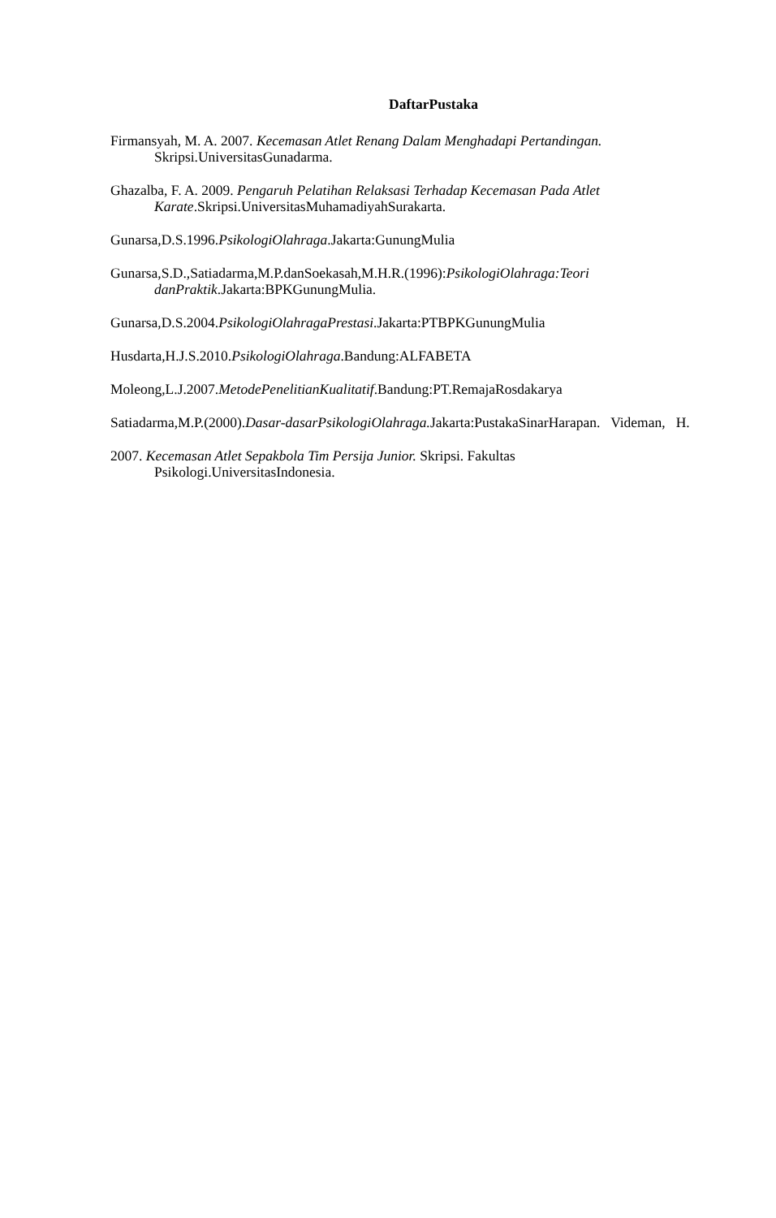DaftarPustaka
Firmansyah, M. A. 2007. Kecemasan Atlet Renang Dalam Menghadapi Pertandingan.
Skripsi.UniversitasGunadarma.
Ghazalba, F. A. 2009. Pengaruh Pelatihan Relaksasi Terhadap Kecemasan Pada Atlet
Karate.Skripsi.UniversitasMuhamadiyahSurakarta.
Gunarsa,D.S.1996.PsikologiOlahraga.Jakarta:GunungMulia
Gunarsa,S.D.,Satiadarma,M.P.danSoekasah,M.H.R.(1996):PsikologiOlahraga:Teori
danPraktik.Jakarta:BPKGunungMulia.
Gunarsa,D.S.2004.PsikologiOlahragaPrestasi.Jakarta:PTBPKGunungMulia
Husdarta,H.J.S.2010.PsikologiOlahraga.Bandung:ALFABETA
Moleong,L.J.2007.MetodePenelitianKualitatif.Bandung:PT.RemajaRosdakarya
Satiadarma,M.P.(2000).Dasar-dasarPsikologiOlahraga. Jakarta:PustakaSinarHarapan. Videman, H.
2007. Kecemasan Atlet Sepakbola Tim Persija Junior. Skripsi. Fakultas
Psikologi.UniversitasIndonesia.